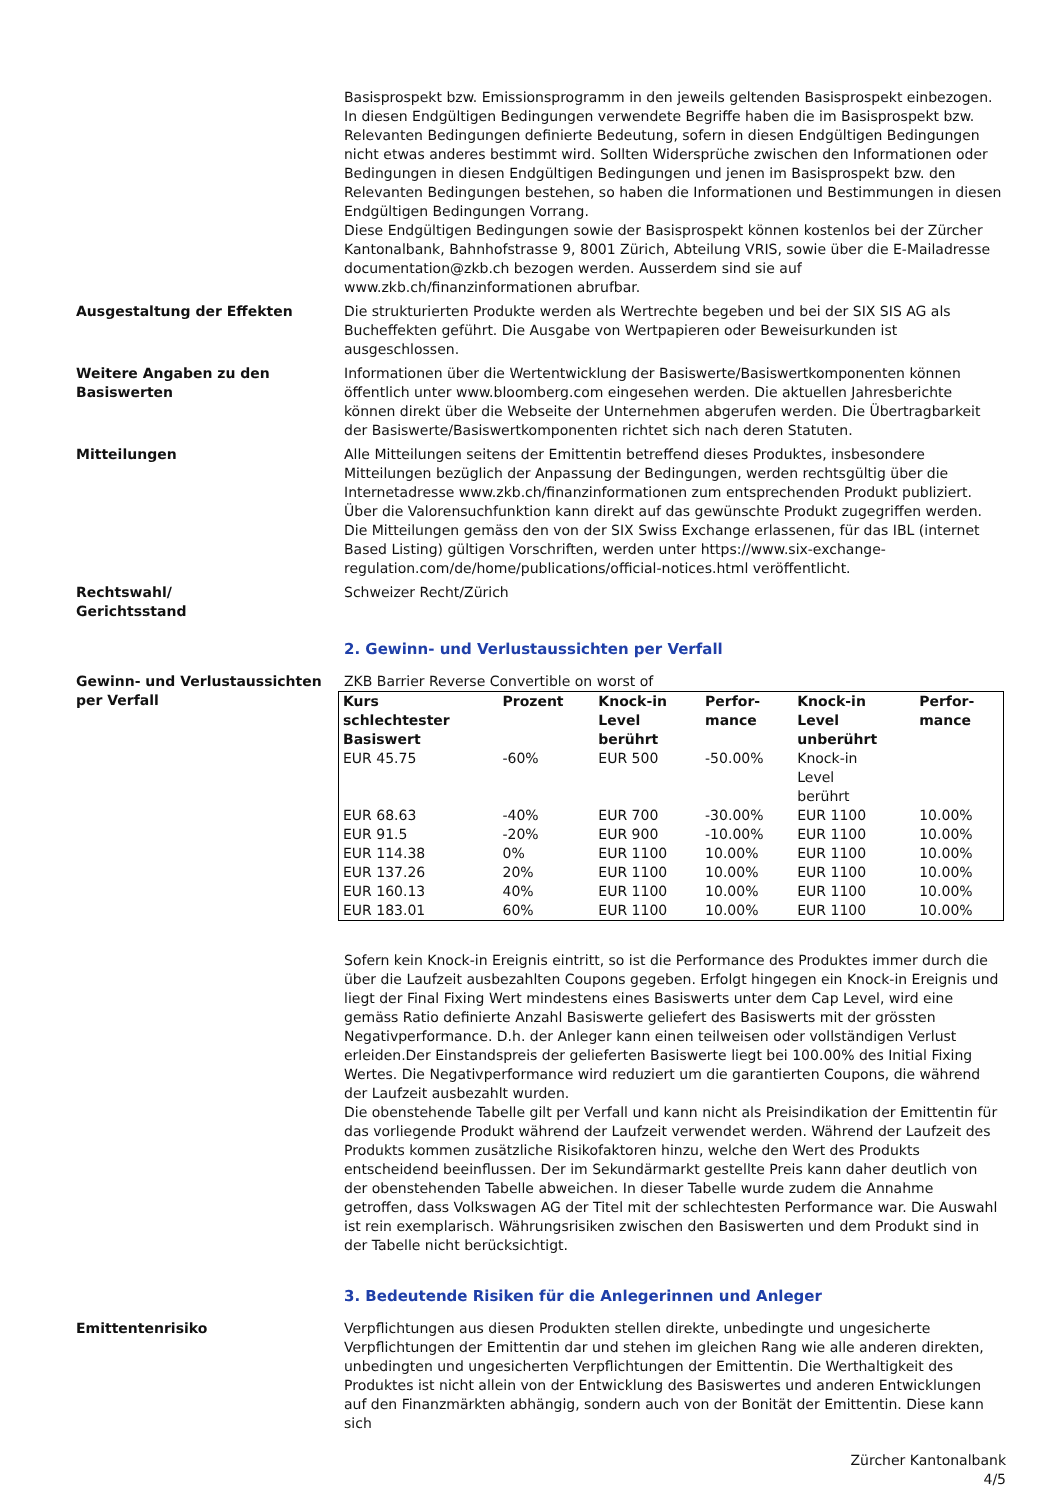Basisprospekt bzw. Emissionsprogramm in den jeweils geltenden Basisprospekt einbezogen. In diesen Endgültigen Bedingungen verwendete Begriffe haben die im Basisprospekt bzw. Relevanten Bedingungen definierte Bedeutung, sofern in diesen Endgültigen Bedingungen nicht etwas anderes bestimmt wird. Sollten Widersprüche zwischen den Informationen oder Bedingungen in diesen Endgültigen Bedingungen und jenen im Basisprospekt bzw. den Relevanten Bedingungen bestehen, so haben die Informationen und Bestimmungen in diesen Endgültigen Bedingungen Vorrang.
Diese Endgültigen Bedingungen sowie der Basisprospekt können kostenlos bei der Zürcher Kantonalbank, Bahnhofstrasse 9, 8001 Zürich, Abteilung VRIS, sowie über die E-Mailadresse documentation@zkb.ch bezogen werden. Ausserdem sind sie auf www.zkb.ch/finanzinformationen abrufbar.
Ausgestaltung der Effekten Die strukturierten Produkte werden als Wertrechte begeben und bei der SIX SIS AG als Bucheffekten geführt. Die Ausgabe von Wertpapieren oder Beweisurkunden ist ausgeschlossen.
Weitere Angaben zu den Basiswerten
Informationen über die Wertentwicklung der Basiswerte/Basiswertkomponenten können öffentlich unter www.bloomberg.com eingesehen werden. Die aktuellen Jahresberichte können direkt über die Webseite der Unternehmen abgerufen werden. Die Übertragbarkeit der Basiswerte/Basiswertkomponenten richtet sich nach deren Statuten.
Mitteilungen Alle Mitteilungen seitens der Emittentin betreffend dieses Produktes, insbesondere Mitteilungen bezüglich der Anpassung der Bedingungen, werden rechtsgültig über die Internetadresse www.zkb.ch/finanzinformationen zum entsprechenden Produkt publiziert. Über die Valorensuchfunktion kann direkt auf das gewünschte Produkt zugegriffen werden. Die Mitteilungen gemäss den von der SIX Swiss Exchange erlassenen, für das IBL (internet Based Listing) gültigen Vorschriften, werden unter https://www.six-exchange-regulation.com/de/home/publications/official-notices.html veröffentlicht.
Rechtswahl/
Gerichtsstand
Schweizer Recht/Zürich
2. Gewinn- und Verlustaussichten per Verfall
Gewinn- und Verlustaussichten per Verfall
ZKB Barrier Reverse Convertible on worst of
| Kurs schlechtester Basiswert | Prozent | Knock-in Level berührt | Perfor- mance | Knock-in Level unberührt | Perfor- mance |
| --- | --- | --- | --- | --- | --- |
| EUR 45.75 | -60% | EUR 500 | -50.00% | Knock-in Level berührt | |
| EUR 68.63 | -40% | EUR 700 | -30.00% | EUR 1100 | 10.00% |
| EUR 91.5 | -20% | EUR 900 | -10.00% | EUR 1100 | 10.00% |
| EUR 114.38 | 0% | EUR 1100 | 10.00% | EUR 1100 | 10.00% |
| EUR 137.26 | 20% | EUR 1100 | 10.00% | EUR 1100 | 10.00% |
| EUR 160.13 | 40% | EUR 1100 | 10.00% | EUR 1100 | 10.00% |
| EUR 183.01 | 60% | EUR 1100 | 10.00% | EUR 1100 | 10.00% |
Sofern kein Knock-in Ereignis eintritt, so ist die Performance des Produktes immer durch die über die Laufzeit ausbezahlten Coupons gegeben. Erfolgt hingegen ein Knock-in Ereignis und liegt der Final Fixing Wert mindestens eines Basiswerts unter dem Cap Level, wird eine gemäss Ratio definierte Anzahl Basiswerte geliefert des Basiswerts mit der grössten Negativperformance. D.h. der Anleger kann einen teilweisen oder vollständigen Verlust erleiden.Der Einstandspreis der gelieferten Basiswerte liegt bei 100.00% des Initial Fixing Wertes. Die Negativperformance wird reduziert um die garantierten Coupons, die während der Laufzeit ausbezahlt wurden.
Die obenstehende Tabelle gilt per Verfall und kann nicht als Preisindikation der Emittentin für das vorliegende Produkt während der Laufzeit verwendet werden. Während der Laufzeit des Produkts kommen zusätzliche Risikofaktoren hinzu, welche den Wert des Produkts entscheidend beeinflussen. Der im Sekundärmarkt gestellte Preis kann daher deutlich von der obenstehenden Tabelle abweichen. In dieser Tabelle wurde zudem die Annahme getroffen, dass Volkswagen AG der Titel mit der schlechtesten Performance war. Die Auswahl ist rein exemplarisch. Währungsrisiken zwischen den Basiswerten und dem Produkt sind in der Tabelle nicht berücksichtigt.
3. Bedeutende Risiken für die Anlegerinnen und Anleger
Emittentenrisiko Verpflichtungen aus diesen Produkten stellen direkte, unbedingte und ungesicherte Verpflichtungen der Emittentin dar und stehen im gleichen Rang wie alle anderen direkten, unbedingten und ungesicherten Verpflichtungen der Emittentin. Die Werthaltigkeit des Produktes ist nicht allein von der Entwicklung des Basiswertes und anderen Entwicklungen auf den Finanzmärkten abhängig, sondern auch von der Bonität der Emittentin. Diese kann sich
Zürcher Kantonalbank
4/5